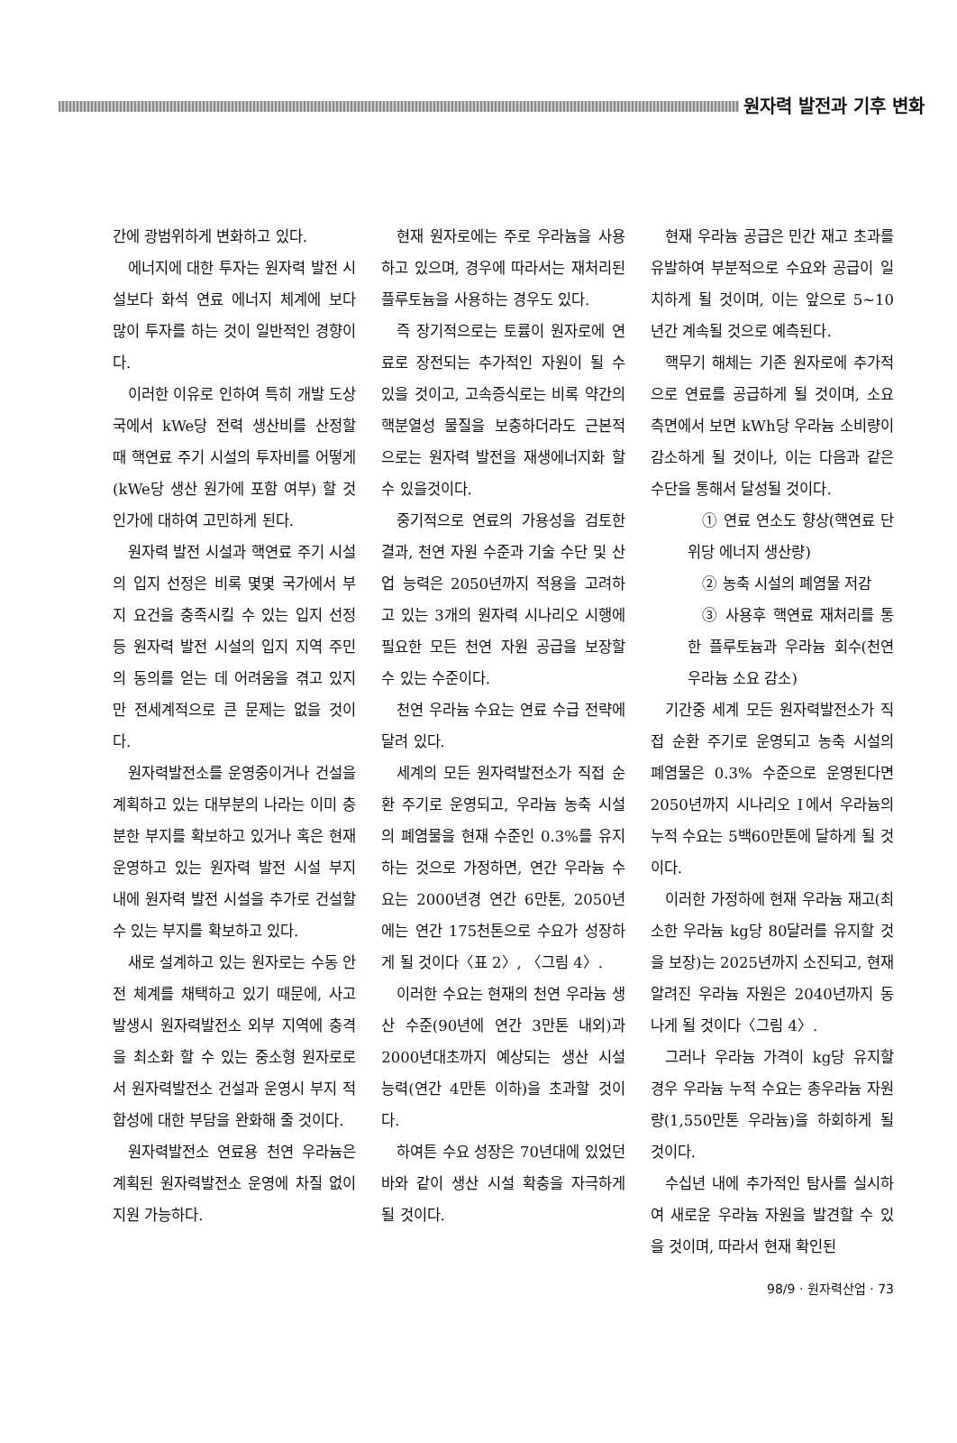원자력 발전과 기후 변화
간에 광범위하게 변화하고 있다.
에너지에 대한 투자는 원자력 발전 시설보다 화석 연료 에너지 체계에 보다 많이 투자를 하는 것이 일반적인 경향이다.
이러한 이유로 인하여 특히 개발 도상국에서 kWe당 전력 생산비를 산정할 때 핵연료 주기 시설의 투자비를 어떻게(kWe당 생산 원가에 포함 여부) 할 것인가에 대하여 고민하게 된다.
원자력 발전 시설과 핵연료 주기 시설의 입지 선정은 비록 몇몇 국가에서 부지 요건을 충족시킬 수 있는 입지 선정 등 원자력 발전 시설의 입지 지역 주민의 동의를 얻는 데 어려움을 겪고 있지만 전세계적으로 큰 문제는 없을 것이다.
원자력발전소를 운영중이거나 건설을 계획하고 있는 대부분의 나라는 이미 충분한 부지를 확보하고 있거나 혹은 현재 운영하고 있는 원자력 발전 시설 부지 내에 원자력 발전 시설을 추가로 건설할 수 있는 부지를 확보하고 있다.
새로 설계하고 있는 원자로는 수동 안전 체계를 채택하고 있기 때문에, 사고 발생시 원자력발전소 외부 지역에 충격을 최소화 할 수 있는 중소형 원자로로서 원자력발전소 건설과 운영시 부지 적합성에 대한 부담을 완화해 줄 것이다.
원자력발전소 연료용 천연 우라늄은 계획된 원자력발전소 운영에 차질 없이 지원 가능하다.
현재 원자로에는 주로 우라늄을 사용하고 있으며, 경우에 따라서는 재처리된 플루토늄을 사용하는 경우도 있다.
즉 장기적으로는 토륨이 원자로에 연료로 장전되는 추가적인 자원이 될 수 있을 것이고, 고속증식로는 비록 약간의 핵분열성 물질을 보충하더라도 근본적으로는 원자력 발전을 재생에너지화 할 수 있을것이다.
중기적으로 연료의 가용성을 검토한 결과, 천연 자원 수준과 기술 수단 및 산업 능력은 2050년까지 적용을 고려하고 있는 3개의 원자력 시나리오 시행에 필요한 모든 천연 자원 공급을 보장할 수 있는 수준이다.
천연 우라늄 수요는 연료 수급 전략에 달려 있다.
세계의 모든 원자력발전소가 직접 순환 주기로 운영되고, 우라늄 농축 시설의 폐염물을 현재 수준인 0.3%를 유지하는 것으로 가정하면, 연간 우라늄 수요는 2000년경 연간 6만톤, 2050년에는 연간 175천톤으로 수요가 성장하게 될 것이다〈표 2〉, 〈그림 4〉.
이러한 수요는 현재의 천연 우라늄 생산 수준(90년에 연간 3만톤 내외)과 2000년대초까지 예상되는 생산 시설 능력(연간 4만톤 이하)을 초과할 것이다.
하여튼 수요 성장은 70년대에 있었던 바와 같이 생산 시설 확충을 자극하게 될 것이다.
현재 우라늄 공급은 민간 재고 초과를 유발하여 부분적으로 수요와 공급이 일치하게 될 것이며, 이는 앞으로 5~10년간 계속될 것으로 예측된다.
핵무기 해체는 기존 원자로에 추가적으로 연료를 공급하게 될 것이며, 소요 측면에서 보면 kWh당 우라늄 소비량이 감소하게 될 것이나, 이는 다음과 같은 수단을 통해서 달성될 것이다.
① 연료 연소도 향상(핵연료 단위당 에너지 생산량)
② 농축 시설의 폐염물 저감
③ 사용후 핵연료 재처리를 통한 플루토늄과 우라늄 회수(천연 우라늄 소요 감소)
기간중 세계 모든 원자력발전소가 직접 순환 주기로 운영되고 농축 시설의 폐염물은 0.3% 수준으로 운영된다면 2050년까지 시나리오 Ⅰ에서 우라늄의 누적 수요는 5백60만톤에 달하게 될 것이다.
이러한 가정하에 현재 우라늄 재고(최소한 우라늄 kg당 80달러를 유지할 것을 보장)는 2025년까지 소진되고, 현재 알려진 우라늄 자원은 2040년까지 동나게 될 것이다〈그림 4〉.
그러나 우라늄 가격이 kg당 유지할 경우 우라늄 누적 수요는 총우라늄 자원량(1,550만톤 우라늄)을 하회하게 될 것이다.
수십년 내에 추가적인 탐사를 실시하여 새로운 우라늄 자원을 발견할 수 있을 것이며, 따라서 현재 확인된
98/9 · 원자력산업 · 73